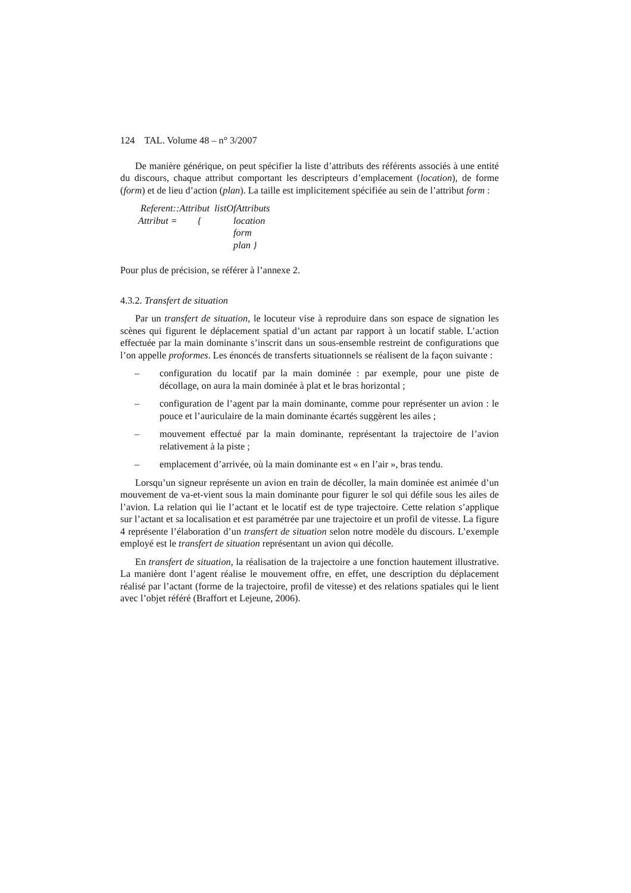124 TAL. Volume 48 – n° 3/2007
De manière générique, on peut spécifier la liste d’attributs des référents associés à une entité du discours, chaque attribut comportant les descripteurs d’emplacement (location), de forme (form) et de lieu d’action (plan). La taille est implicitement spécifiée au sein de l’attribut form :
Referent::Attribut listOfAttributs
Attribut = { location
form
plan }
Pour plus de précision, se référer à l’annexe 2.
4.3.2. Transfert de situation
Par un transfert de situation, le locuteur vise à reproduire dans son espace de signation les scènes qui figurent le déplacement spatial d’un actant par rapport à un locatif stable. L’action effectuée par la main dominante s’inscrit dans un sous-ensemble restreint de configurations que l’on appelle proformes. Les énoncés de transferts situationnels se réalisent de la façon suivante :
– configuration du locatif par la main dominée : par exemple, pour une piste de décollage, on aura la main dominée à plat et le bras horizontal ;
– configuration de l’agent par la main dominante, comme pour représenter un avion : le pouce et l’auriculaire de la main dominante écartés suggèrent les ailes ;
– mouvement effectué par la main dominante, représentant la trajectoire de l’avion relativement à la piste ;
– emplacement d’arrivée, où la main dominante est « en l’air », bras tendu.
Lorsqu’un signeur représente un avion en train de décoller, la main dominée est animée d’un mouvement de va-et-vient sous la main dominante pour figurer le sol qui défile sous les ailes de l’avion. La relation qui lie l’actant et le locatif est de type trajectoire. Cette relation s’applique sur l’actant et sa localisation et est paramétrée par une trajectoire et un profil de vitesse. La figure 4 représente l’élaboration d’un transfert de situation selon notre modèle du discours. L’exemple employé est le transfert de situation représentant un avion qui décolle.
En transfert de situation, la réalisation de la trajectoire a une fonction hautement illustrative. La manière dont l’agent réalise le mouvement offre, en effet, une description du déplacement réalisé par l’actant (forme de la trajectoire, profil de vitesse) et des relations spatiales qui le lient avec l’objet référé (Braffort et Lejeune, 2006).